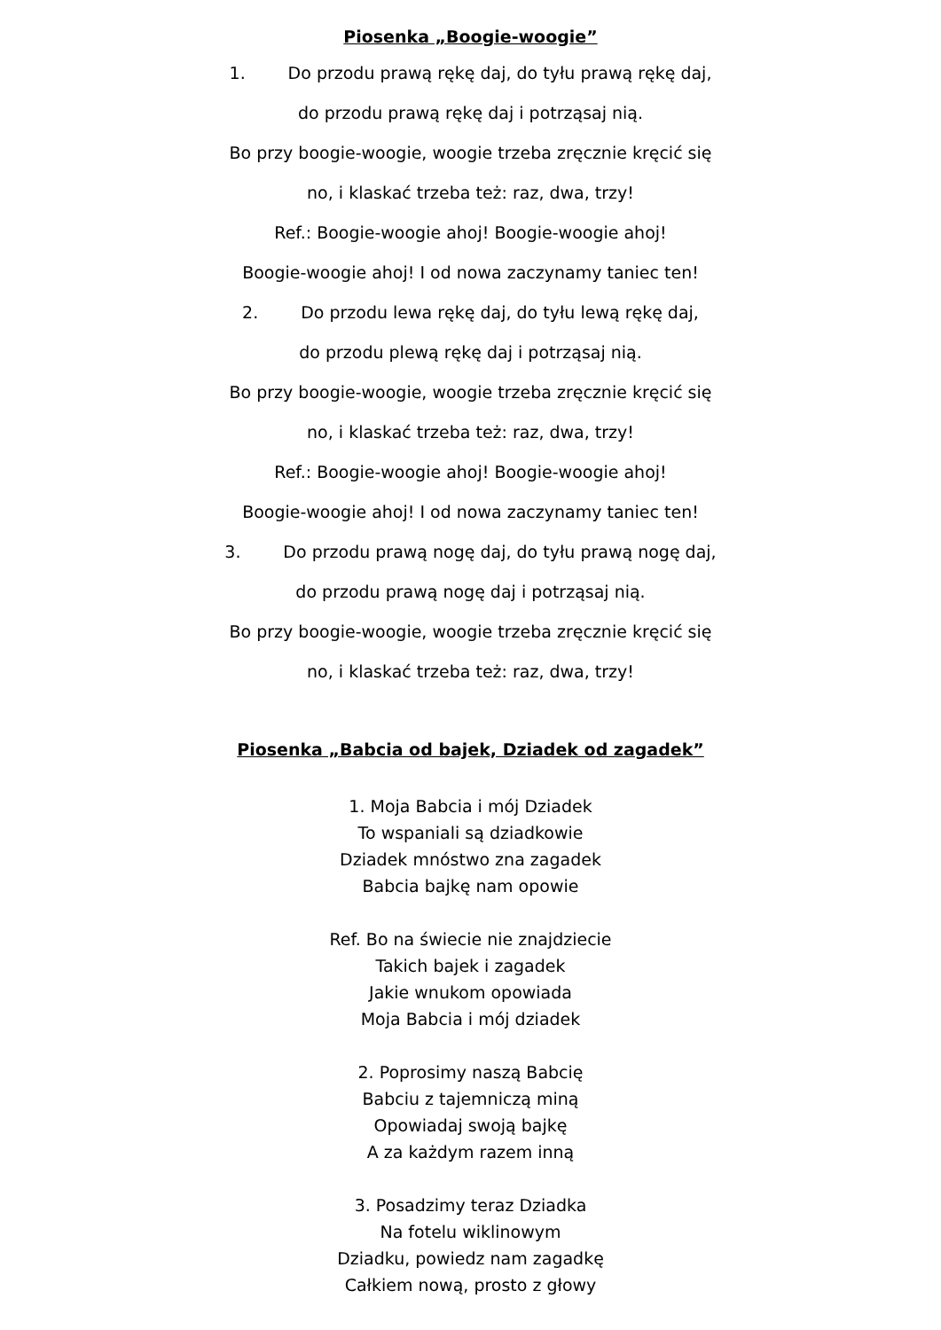Piosenka „Boogie-woogie”
1. Do przodu prawą rękę daj, do tyłu prawą rękę daj,
do przodu prawą rękę daj i potrząsaj nią.
Bo przy boogie-woogie, woogie trzeba zręcznie kręcić się
no, i klaskać trzeba też: raz, dwa, trzy!
Ref.: Boogie-woogie ahoj! Boogie-woogie ahoj!
Boogie-woogie ahoj! I od nowa zaczynamy taniec ten!
2. Do przodu lewa rękę daj, do tyłu lewą rękę daj,
do przodu plewą rękę daj i potrząsaj nią.
Bo przy boogie-woogie, woogie trzeba zręcznie kręcić się
no, i klaskać trzeba też: raz, dwa, trzy!
Ref.: Boogie-woogie ahoj! Boogie-woogie ahoj!
Boogie-woogie ahoj! I od nowa zaczynamy taniec ten!
3. Do przodu prawą nogę daj, do tyłu prawą nogę daj,
do przodu prawą nogę daj i potrząsaj nią.
Bo przy boogie-woogie, woogie trzeba zręcznie kręcić się
no, i klaskać trzeba też: raz, dwa, trzy!
Piosenka „Babcia od bajek, Dziadek od zagadek”
1. Moja Babcia i mój Dziadek
To wspaniali są dziadkowie
Dziadek mnóstwo zna zagadek
Babcia bajkę nam opowie
Ref. Bo na świecie nie znajdziecie
Takich bajek i zagadek
Jakie wnukom opowiada
Moja Babcia i mój dziadek
2. Poprosimy naszą Babcię
Babciu z tajemniczą miną
Opowiadaj swoją bajkę
A za każdym razem inną
3. Posadzimy teraz Dziadka
Na fotelu wiklinowym
Dziadku, powiedz nam zagadkę
Całkiem nową, prosto z głowy